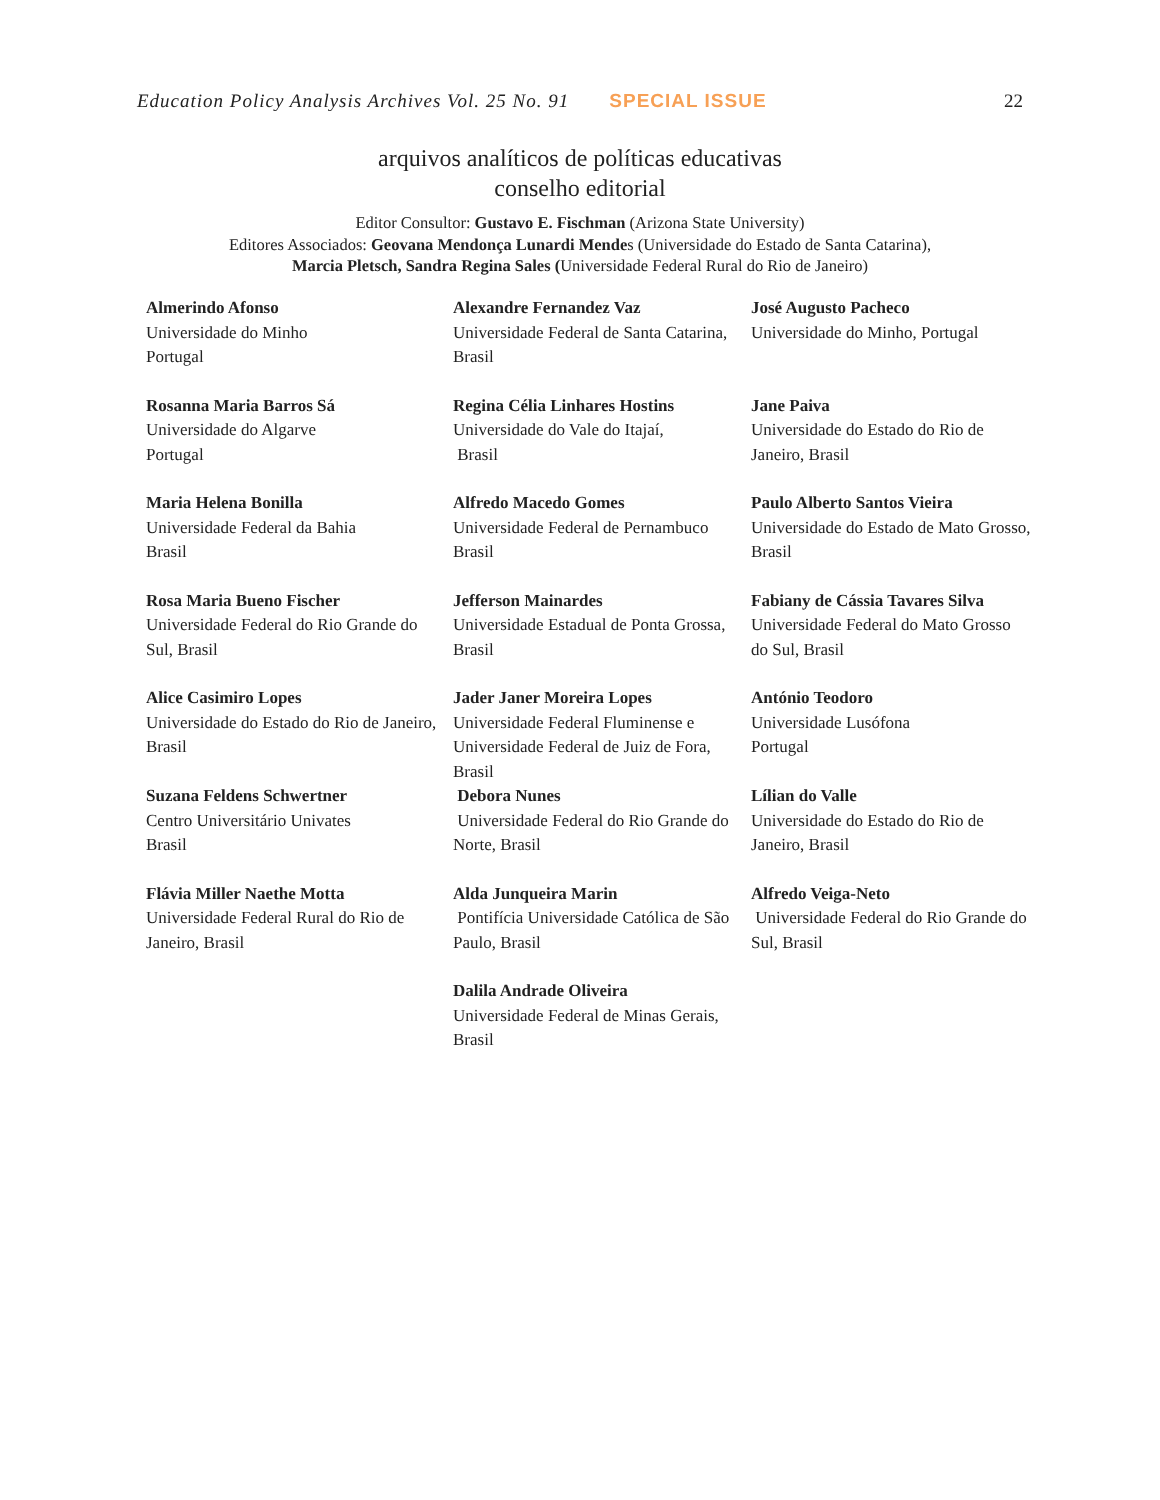Education Policy Analysis Archives Vol. 25 No. 91 SPECIAL ISSUE 22
arquivos analíticos de políticas educativas
conselho editorial
Editor Consultor: Gustavo E. Fischman (Arizona State University)
Editores Associados: Geovana Mendonça Lunardi Mendes (Universidade do Estado de Santa Catarina),
Marcia Pletsch, Sandra Regina Sales (Universidade Federal Rural do Rio de Janeiro)
| Almerindo Afonso Universidade do Minho Portugal | Alexandre Fernandez Vaz Universidade Federal de Santa Catarina, Brasil | José Augusto Pacheco Universidade do Minho, Portugal |
| Rosanna Maria Barros Sá Universidade do Algarve Portugal | Regina Célia Linhares Hostins Universidade do Vale do Itajaí, Brasil | Jane Paiva Universidade do Estado do Rio de Janeiro, Brasil |
| Maria Helena Bonilla Universidade Federal da Bahia Brasil | Alfredo Macedo Gomes Universidade Federal de Pernambuco Brasil | Paulo Alberto Santos Vieira Universidade do Estado de Mato Grosso, Brasil |
| Rosa Maria Bueno Fischer Universidade Federal do Rio Grande do Sul, Brasil | Jefferson Mainardes Universidade Estadual de Ponta Grossa, Brasil | Fabiany de Cássia Tavares Silva Universidade Federal do Mato Grosso do Sul, Brasil |
| Alice Casimiro Lopes Universidade do Estado do Rio de Janeiro, Brasil | Jader Janer Moreira Lopes Universidade Federal Fluminense e Universidade Federal de Juiz de Fora, Brasil | António Teodoro Universidade Lusófona Portugal |
| Suzana Feldens Schwertner Centro Universitário Univates Brasil | Debora Nunes Universidade Federal do Rio Grande do Norte, Brasil | Lílian do Valle Universidade do Estado do Rio de Janeiro, Brasil |
| Flávia Miller Naethe Motta Universidade Federal Rural do Rio de Janeiro, Brasil | Alda Junqueira Marin Pontifícia Universidade Católica de São Paulo, Brasil | Alfredo Veiga-Neto Universidade Federal do Rio Grande do Sul, Brasil |
| | Dalila Andrade Oliveira Universidade Federal de Minas Gerais, Brasil | |